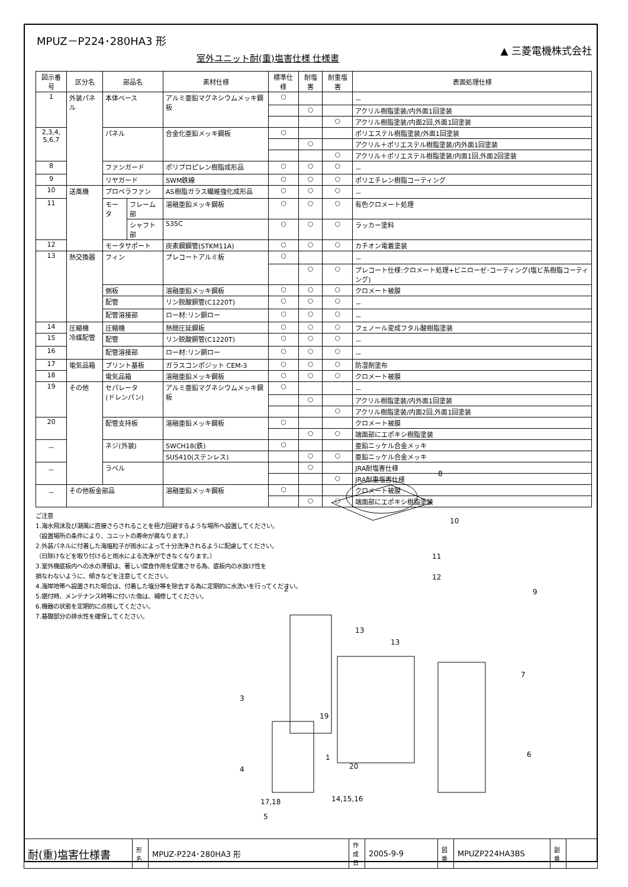▲ 三菱電機株式会社
MPUZ－P224･280HA3 形
室外ユニット耐(重)塩害仕様 仕様書
| 図示番号 | 区分名 | 部品名 | | 素材仕様 | 標準仕様 | 耐塩害 | 耐重塩害 | 表面処理仕様 |
| --- | --- | --- | --- | --- | --- | --- | --- | --- |
| 1 | 外装パネル | 本体ベース | | アルミ亜鉛マグネシウムメッキ鋼板 | ○ | | | － |
| | | | | | | ○ | | アクリル樹脂塗装/内外面1回塗装 |
| | | | | | | | ○ | アクリル樹脂塗装/内面2回,外面1回塗装 |
| 2,3,4, 5,6,7 | | パネル | | 合金化亜鉛メッキ鋼板 | ○ | | | ポリエステル樹脂塗装/外面1回塗装 |
| | | | | | | ○ | | アクリル＋ポリエステル樹脂塗装/内外面1回塗装 |
| | | | | | | | ○ | アクリル＋ポリエステル樹脂塗装/内面1回,外面2回塗装 |
| 8 | | ファンガード | | ポリプロピレン樹脂成形品 | ○ | ○ | ○ | － |
| 9 | | リヤガード | | SWM鉄線 | ○ | ○ | ○ | ポリエチレン樹脂コーティング |
| 10 | 送風機 | プロペラファン | | AS樹脂ガラス繊維強化成形品 | ○ | ○ | ○ | － |
| 11 | | モータ | フレーム部 | 溶融亜鉛メッキ鋼板 | ○ | ○ | ○ | 有色クロメート処理 |
| | | | シャフト部 | S35C | ○ | ○ | ○ | ラッカー塗料 |
| 12 | | モータサポート | | 炭素鋼鋼管(STKM11A) | ○ | ○ | ○ | カチオン電着塗装 |
| 13 | 熱交換器 | フィン | | プレコートアルミ板 | ○ | | | － |
| | | | | | | ○ | ○ | プレコート仕様:クロメート処理+ビニローゼ･コーティング(塩ビ系樹脂コーティング) |
| | | 側板 | | 溶融亜鉛メッキ鋼板 | ○ | ○ | ○ | クロメート被膜 |
| | | 配管 | | リン脱酸銅管(C1220T) | ○ | ○ | ○ | － |
| | | 配管溶接部 | | ロー材:リン銅ロー | ○ | ○ | ○ | － |
| 14 | 圧縮機 冷媒配管 | 圧縮機 | | 熱間圧延鋼板 | ○ | ○ | ○ | フェノール変成フタル酸樹脂塗装 |
| 15 | | 配管 | | リン脱酸銅管(C1220T) | ○ | ○ | ○ | － |
| 16 | | 配管溶接部 | | ロー材:リン銅ロー | ○ | ○ | ○ | － |
| 17 | 電気品箱 | プリント基板 | | ガラスコンポジット CEM-3 | ○ | ○ | ○ | 防湿剤塗布 |
| 18 | | 電気品箱 | | 溶融亜鉛メッキ鋼板 | ○ | ○ | ○ | クロメート被膜 |
| 19 | その他 | セパレータ (ドレンパン) | | アルミ亜鉛マグネシウムメッキ鋼板 | ○ | | | － |
| | | | | | | ○ | | アクリル樹脂塗装/内外面1回塗装 |
| | | | | | | | ○ | アクリル樹脂塗装/内面2回,外面1回塗装 |
| 20 | | 配管支持板 | | 溶融亜鉛メッキ鋼板 | ○ | | | クロメート被膜 |
| | | | | | | ○ | ○ | 端面部にエポキシ樹脂塗装 |
| － | | ネジ(外装) | | SWCH18(鉄) | ○ | | | 亜鉛ニッケル合金メッキ |
| | | | | SUS410(ステンレス) | | ○ | ○ | 亜鉛ニッケル合金メッキ |
| － | | ラベル | | | | ○ | | JRA耐塩害仕様 |
| | | | | | | | ○ | JRA耐重塩害仕様 |
| － | その他板金部品 | | | 溶融亜鉛メッキ鋼板 | ○ | | | クロメート被膜 |
| | | | | | | ○ | ○ | 端面部にエポキシ樹脂塗装 |
ご注意
1.海水飛沫及び潮風に直接さらされることを極力回避するような場所へ設置してください。
（設置場所の条件により、ユニットの寿命が異なります。）
2.外装パネルに付着した海塩粒子が雨水によって十分洗浄されるように配慮してください。
（日除けなどを取り付けると雨水による洗浄ができなくなります。）
3.室外機底板内への水の滞留は、著しい腐食作用を促進させる為、底板内の水抜け性を
損なわないように、傾きなどを注意してください。
4.海岸地帯へ設置された場合は、付着した塩分等を除去する為に定期的に水洗いを行ってください。
5.据付時、メンテナンス時等に付いた傷は、補修してください。
6.機器の状態を定期的に点検してください。
7.基礎部分の排水性を確保してください。
8
10
11
12
9
2
13
13
7
3
19
1
20
6
4
14,15,16
17,18
5
| 耐(重)塩害仕様書 | 形 名 | MPUZ-P224･280HA3 形 | 作成日 | 2005-9-9 | 図 番 | MPUZP224HA3BS | 副 番 | |